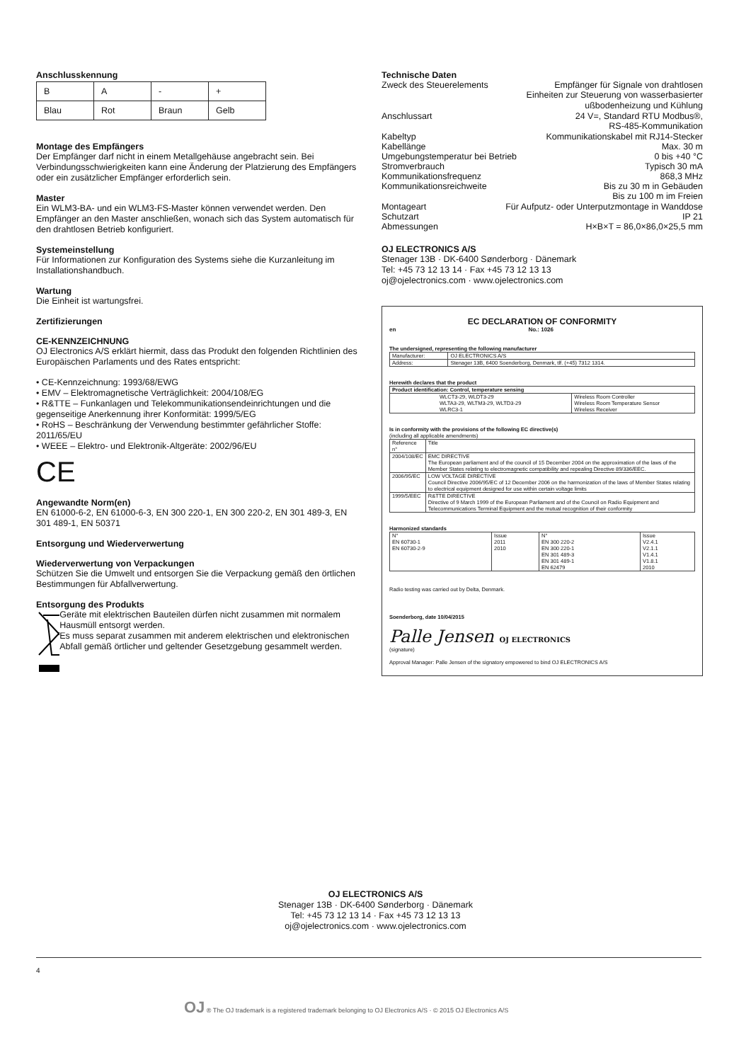Anschlusskennung
| B | A | - | + |
| Blau | Rot | Braun | Gelb |
Montage des Empfängers
Der Empfänger darf nicht in einem Metallgehäuse angebracht sein. Bei Verbindungsschwierigkeiten kann eine Änderung der Platzierung des Empfängers oder ein zusätzlicher Empfänger erforderlich sein.
Master
Ein WLM3-BA- und ein WLM3-FS-Master können verwendet werden. Den Empfänger an den Master anschließen, wonach sich das System automatisch für den drahtlosen Betrieb konfiguriert.
Systemeinstellung
Für Informationen zur Konfiguration des Systems siehe die Kurzanleitung im Installationshandbuch.
Wartung
Die Einheit ist wartungsfrei.
Zertifizierungen
CE-KENNZEICHNUNG
OJ Electronics A/S erklärt hiermit, dass das Produkt den folgenden Richtlinien des Europäischen Parlaments und des Rates entspricht:
• CE-Kennzeichnung: 1993/68/EWG
• EMV – Elektromagnetische Verträglichkeit: 2004/108/EG
• R&TTE – Funkanlagen und Telekommunikationsendeinrichtungen und die gegenseitige Anerkennung ihrer Konformität: 1999/5/EG
• RoHS – Beschränkung der Verwendung bestimmter gefährlicher Stoffe: 2011/65/EU
• WEEE – Elektro- und Elektronik-Altgeräte: 2002/96/EU
CE
Angewandte Norm(en)
EN 61000-6-2, EN 61000-6-3, EN 300 220-1, EN 300 220-2, EN 301 489-3, EN 301 489-1, EN 50371
Entsorgung und Wiederverwertung
Wiederverwertung von Verpackungen
Schützen Sie die Umwelt und entsorgen Sie die Verpackung gemäß den örtlichen Bestimmungen für Abfallverwertung.
Entsorgung des Produkts
Geräte mit elektrischen Bauteilen dürfen nicht zusammen mit normalem Hausmüll entsorgt werden.
Es muss separat zusammen mit anderem elektrischen und elektronischen Abfall gemäß örtlicher und geltender Gesetzgebung gesammelt werden.
Technische Daten
Zweck des Steuerelements Empfänger für Signale von drahtlosen
Einheiten zur Steuerung von wasserbasierter
ußbodenheizung und Kühlung
Anschlussart 24 V=, Standard RTU Modbus®,
RS-485-Kommunikation
Kabeltyp Kommunikationskabel mit RJ14-Stecker
Kabellänge Max. 30 m
Umgebungstemperatur bei Betrieb 0 bis +40 °C
Stromverbrauch Typisch 30 mA
Kommunikationsfrequenz 868,3 MHz
Kommunikationsreichweite Bis zu 30 m in Gebäuden
Bis zu 100 m im Freien
Montageart Für Aufputz- oder Unterputzmontage in Wanddose
Schutzart IP 21
Abmessungen H×B×T = 86,0×86,0×25,5 mm
OJ ELECTRONICS A/S
Stenager 13B · DK-6400 Sønderborg · Dänemark
Tel: +45 73 12 13 14 · Fax +45 73 12 13 13
oj@ojelectronics.com · www.ojelectronics.com
EC DECLARATION OF CONFORMITY
en No.: 1026
The undersigned, representing the following manufacturer
| Manufacturer: | OJ ELECTRONICS A/S |
| Address: | Stenager 13B, 6400 Soenderborg, Denmark, tlf. (+45) 7312 1314. |
Herewith declares that the product
| Product identification: Control, temperature sensing | |
| WLCT3-29, WLDT3-29 WLTA3-29, WLTM3-29, WLTD3-29 WLRC3-1 | Wireless Room Controller Wireless Room Temperature Sensor Wireless Receiver |
Is in conformity with the provisions of the following EC directive(s)
(including all applicable amendments)
| Reference n° | Title |
| 2004/108/EC | EMC DIRECTIVE The European parliament and of the council of 15 December 2004 on the approximation of the laws of the Member States relating to electromagnetic compatibility and repealing Directive 89/336/EEC. |
| 2006/95/EC | LOW VOLTAGE DIRECTIVE Council Directive 2006/95/EC of 12 December 2006 on the harmonization of the laws of Member States relating to electrical equipment designed for use within certain voltage limits |
| 1999/5/EEC | R&TTE DIRECTIVE Directive of 9 March 1999 of the European Parliament and of the Council on Radio Equipment and Telecommunications Terminal Equipment and the mutual recognition of their conformity |
Harmonized standards
| N° EN 60730-1 EN 60730-2-9 | Issue 2011 2010 | N° EN 300 220-2 EN 300 220-1 EN 301 489-3 EN 301 489-1 EN 62479 | Issue V2.4.1 V2.1.1 V1.4.1 V1.8.1 2010 |
Radio testing was carried out by Delta, Denmark.
Soenderborg, date 10/04/2015
Palle Jensen OJ ELECTRONICS
(signature)
Approval Manager: Palle Jensen of the signatory empowered to bind OJ ELECTRONICS A/S
OJ ELECTRONICS A/S
Stenager 13B · DK-6400 Sønderborg · Dänemark
Tel: +45 73 12 13 14 · Fax +45 73 12 13 13
oj@ojelectronics.com · www.ojelectronics.com
4
OJ ® The OJ trademark is a registered trademark belonging to OJ Electronics A/S · © 2015 OJ Electronics A/S